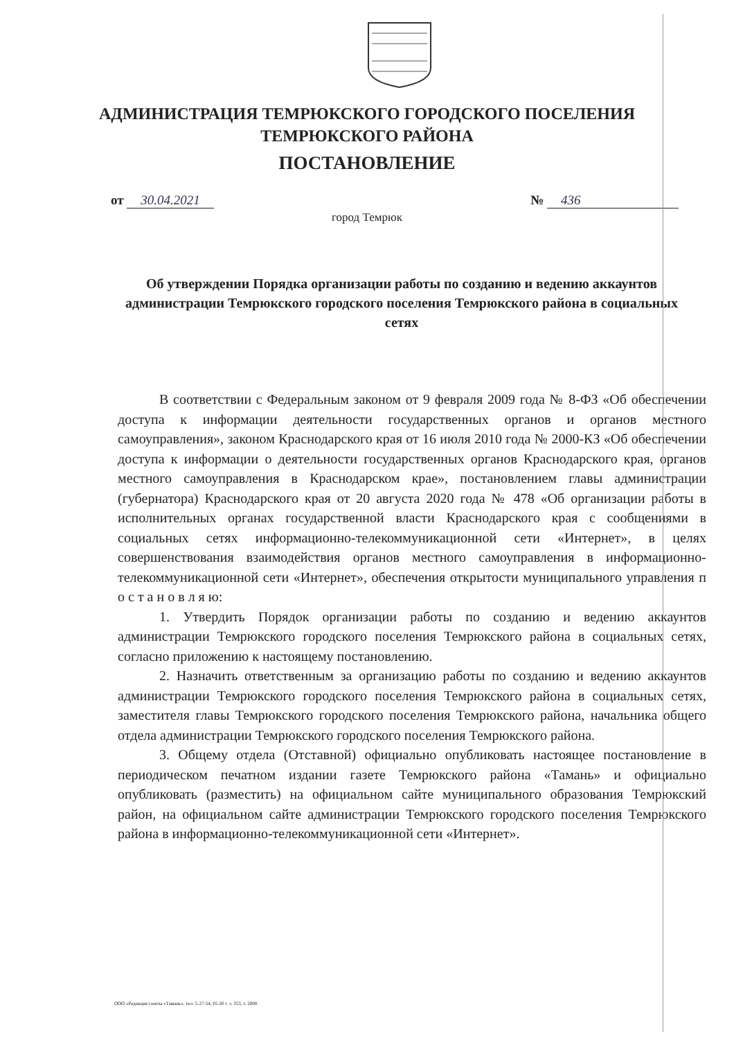АДМИНИСТРАЦИЯ ТЕМРЮКСКОГО ГОРОДСКОГО ПОСЕЛЕНИЯ
ТЕМРЮКСКОГО РАЙОНА
ПОСТАНОВЛЕНИЕ
от 30.04.2021 № 436
город Темрюк
Об утверждении Порядка организации работы по созданию и ведению аккаунтов администрации Темрюкского городского поселения Темрюкского района в социальных сетях
В соответствии с Федеральным законом от 9 февраля 2009 года № 8-ФЗ «Об обеспечении доступа к информации деятельности государственных органов и органов местного самоуправления», законом Краснодарского края от 16 июля 2010 года № 2000-КЗ «Об обеспечении доступа к информации о деятельности государственных органов Краснодарского края, органов местного самоуправления в Краснодарском крае», постановлением главы администрации (губернатора) Краснодарского края от 20 августа 2020 года № 478 «Об организации работы в исполнительных органах государственной власти Краснодарского края с сообщениями в социальных сетях информационно-телекоммуникационной сети «Интернет», в целях совершенствования взаимодействия органов местного самоуправления в информационно-телекоммуникационной сети «Интернет», обеспечения открытости муниципального управления п о с т а н о в л я ю:
1. Утвердить Порядок организации работы по созданию и ведению аккаунтов администрации Темрюкского городского поселения Темрюкского района в социальных сетях, согласно приложению к настоящему постановлению.
2. Назначить ответственным за организацию работы по созданию и ведению аккаунтов администрации Темрюкского городского поселения Темрюкского района в социальных сетях, заместителя главы Темрюкского городского поселения Темрюкского района, начальника общего отдела администрации Темрюкского городского поселения Темрюкского района.
3. Общему отдела (Отставной) официально опубликовать настоящее постановление в периодическом печатном издании газете Темрюкского района «Тамань» и официально опубликовать (разместить) на официальном сайте муниципального образования Темрюкский район, на официальном сайте администрации Темрюкского городского поселения Темрюкского района в информационно-телекоммуникационной сети «Интернет».
ООО «Редакция газеты «Тамань», тел: 5-27-54, 05-20 г. з. 353, т. 2000.